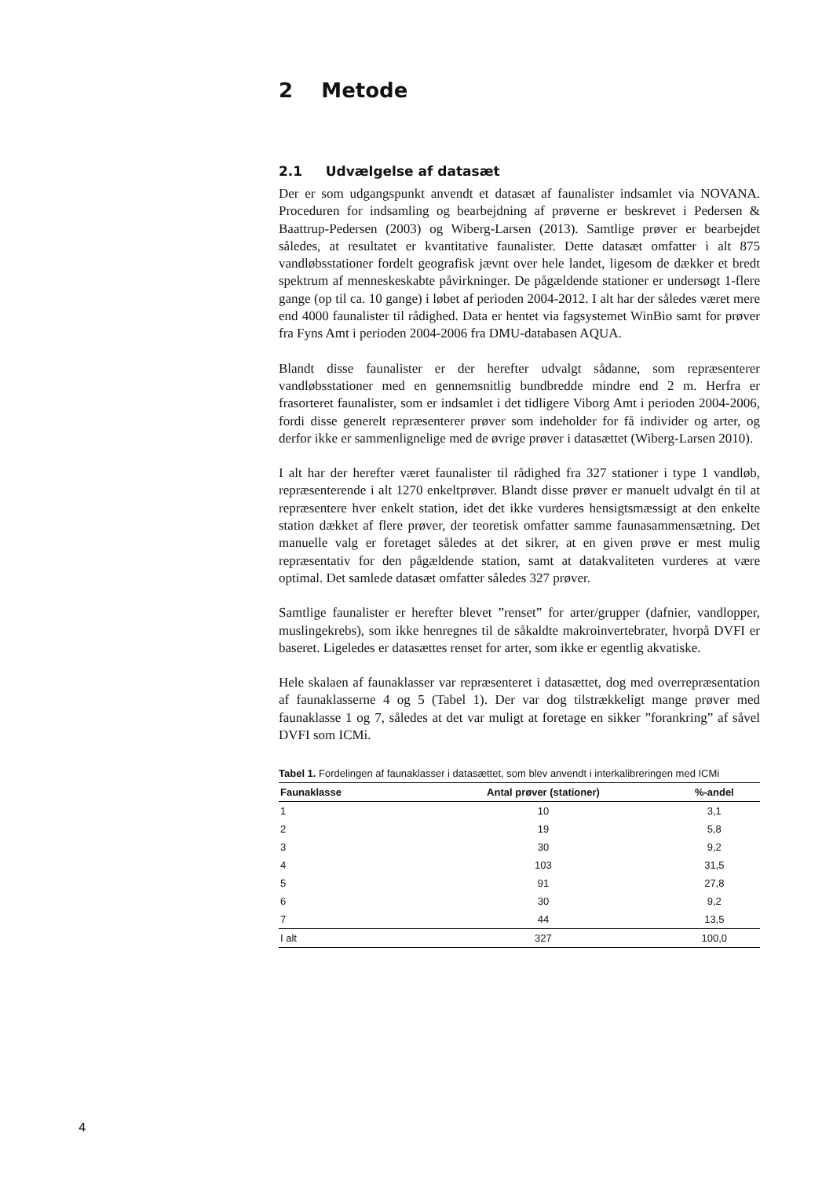2 Metode
2.1 Udvælgelse af datasæt
Der er som udgangspunkt anvendt et datasæt af faunalister indsamlet via NOVANA. Proceduren for indsamling og bearbejdning af prøverne er beskrevet i Pedersen & Baattrup-Pedersen (2003) og Wiberg-Larsen (2013). Samtlige prøver er bearbejdet således, at resultatet er kvantitative faunalister. Dette datasæt omfatter i alt 875 vandløbsstationer fordelt geografisk jævnt over hele landet, ligesom de dækker et bredt spektrum af menneskeskabte påvirkninger. De pågældende stationer er undersøgt 1-flere gange (op til ca. 10 gange) i løbet af perioden 2004-2012. I alt har der således været mere end 4000 faunalister til rådighed. Data er hentet via fagsystemet WinBio samt for prøver fra Fyns Amt i perioden 2004-2006 fra DMU-databasen AQUA.
Blandt disse faunalister er der herefter udvalgt sådanne, som repræsenterer vandløbsstationer med en gennemsnitlig bundbredde mindre end 2 m. Herfra er frasorteret faunalister, som er indsamlet i det tidligere Viborg Amt i perioden 2004-2006, fordi disse generelt repræsenterer prøver som indeholder for få individer og arter, og derfor ikke er sammenlignelige med de øvrige prøver i datasættet (Wiberg-Larsen 2010).
I alt har der herefter været faunalister til rådighed fra 327 stationer i type 1 vandløb, repræsenterende i alt 1270 enkeltprøver. Blandt disse prøver er manuelt udvalgt én til at repræsentere hver enkelt station, idet det ikke vurderes hensigtsmæssigt at den enkelte station dækket af flere prøver, der teoretisk omfatter samme faunasammensætning. Det manuelle valg er foretaget således at det sikrer, at en given prøve er mest mulig repræsentativ for den pågældende station, samt at datakvaliteten vurderes at være optimal. Det samlede datasæt omfatter således 327 prøver.
Samtlige faunalister er herefter blevet ”renset” for arter/grupper (dafnier, vandlopper, muslingekrebs), som ikke henregnes til de såkaldte makroinvertebrater, hvorpå DVFI er baseret. Ligeledes er datasættes renset for arter, som ikke er egentlig akvatiske.
Hele skalaen af faunaklasser var repræsenteret i datasættet, dog med overrepræsentation af faunaklasserne 4 og 5 (Tabel 1). Der var dog tilstrækkeligt mange prøver med faunaklasse 1 og 7, således at det var muligt at foretage en sikker ”forankring” af såvel DVFI som ICMi.
Tabel 1. Fordelingen af faunaklasser i datasættet, som blev anvendt i interkalibreringen med ICMi
| Faunaklasse | Antal prøver (stationer) | %-andel |
| --- | --- | --- |
| 1 | 10 | 3,1 |
| 2 | 19 | 5,8 |
| 3 | 30 | 9,2 |
| 4 | 103 | 31,5 |
| 5 | 91 | 27,8 |
| 6 | 30 | 9,2 |
| 7 | 44 | 13,5 |
| I alt | 327 | 100,0 |
4